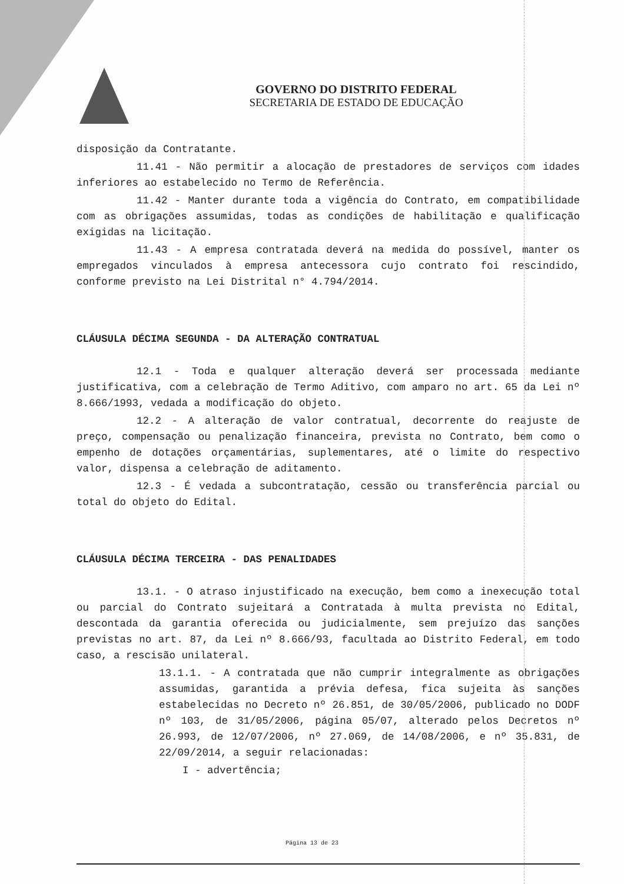GOVERNO DO DISTRITO FEDERAL
SECRETARIA DE ESTADO DE EDUCAÇÃO
disposição da Contratante.
11.41 - Não permitir a alocação de prestadores de serviços com idades inferiores ao estabelecido no Termo de Referência.
11.42 - Manter durante toda a vigência do Contrato, em compatibilidade com as obrigações assumidas, todas as condições de habilitação e qualificação exigidas na licitação.
11.43 - A empresa contratada deverá na medida do possível, manter os empregados vinculados à empresa antecessora cujo contrato foi rescindido, conforme previsto na Lei Distrital n° 4.794/2014.
CLÁUSULA DÉCIMA SEGUNDA - DA ALTERAÇÃO CONTRATUAL
12.1 - Toda e qualquer alteração deverá ser processada mediante justificativa, com a celebração de Termo Aditivo, com amparo no art. 65 da Lei nº 8.666/1993, vedada a modificação do objeto.
12.2 - A alteração de valor contratual, decorrente do reajuste de preço, compensação ou penalização financeira, prevista no Contrato, bem como o empenho de dotações orçamentárias, suplementares, até o limite do respectivo valor, dispensa a celebração de aditamento.
12.3 - É vedada a subcontratação, cessão ou transferência parcial ou total do objeto do Edital.
CLÁUSULA DÉCIMA TERCEIRA - DAS PENALIDADES
13.1. - O atraso injustificado na execução, bem como a inexecução total ou parcial do Contrato sujeitará a Contratada à multa prevista no Edital, descontada da garantia oferecida ou judicialmente, sem prejuízo das sanções previstas no art. 87, da Lei nº 8.666/93, facultada ao Distrito Federal, em todo caso, a rescisão unilateral.
13.1.1. - A contratada que não cumprir integralmente as obrigações assumidas, garantida a prévia defesa, fica sujeita às sanções estabelecidas no Decreto nº 26.851, de 30/05/2006, publicado no DODF nº 103, de 31/05/2006, página 05/07, alterado pelos Decretos nº 26.993, de 12/07/2006, nº 27.069, de 14/08/2006, e nº 35.831, de 22/09/2014, a seguir relacionadas:
I - advertência;
Página 13 de 23